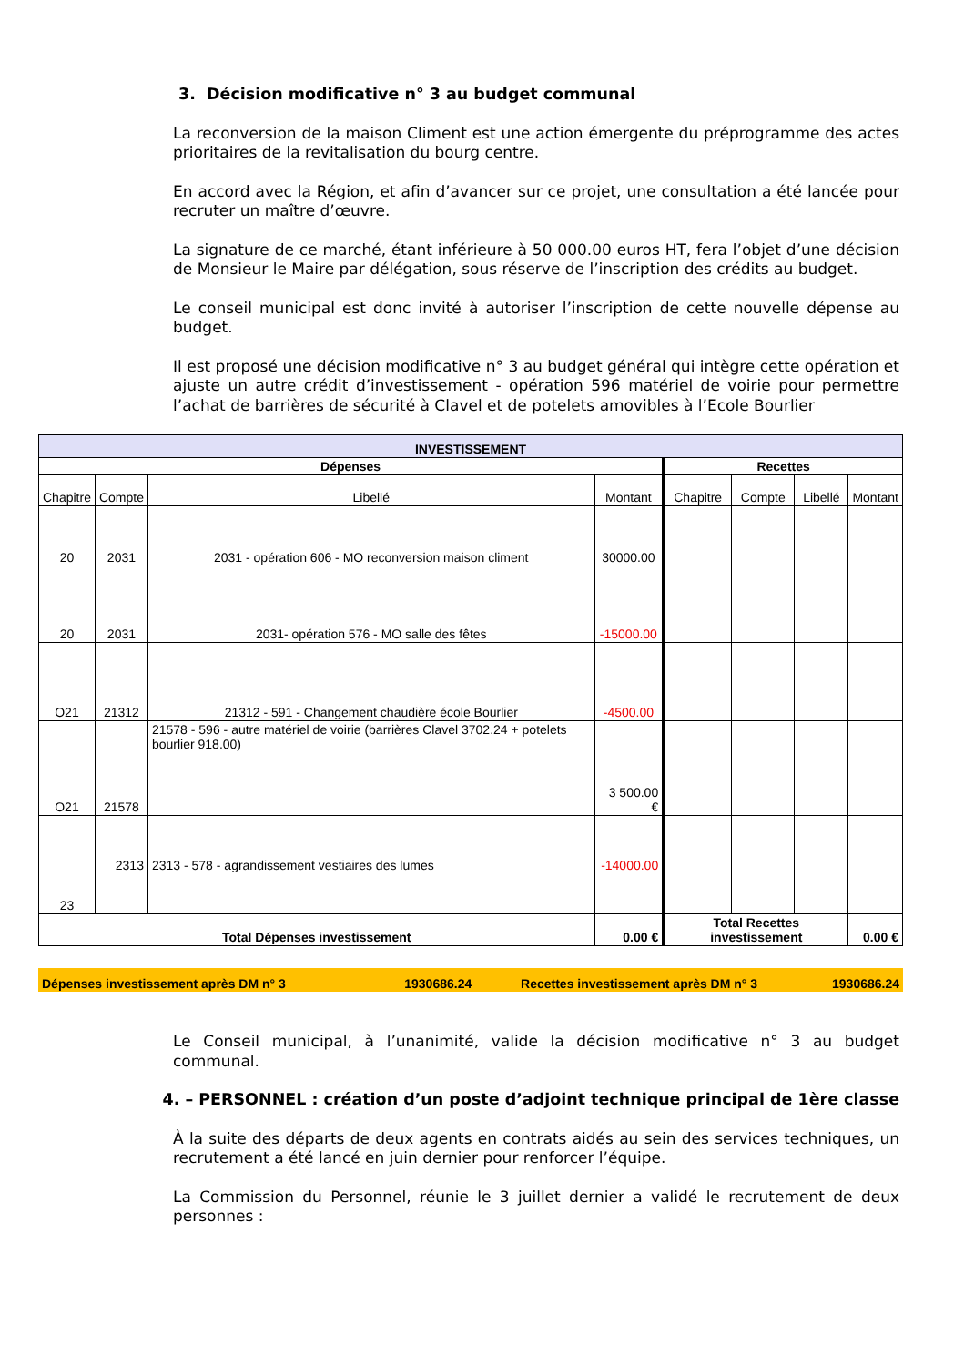3. Décision modificative n° 3 au budget communal
La reconversion de la maison Climent est une action émergente du préprogramme des actes prioritaires de la revitalisation du bourg centre.
En accord avec la Région, et afin d’avancer sur ce projet, une consultation a été lancée pour recruter un maître d’œuvre.
La signature de ce marché, étant inférieure à 50 000.00 euros HT, fera l’objet d’une décision de Monsieur le Maire par délégation, sous réserve de l’inscription des crédits au budget.
Le conseil municipal est donc invité à autoriser l’inscription de cette nouvelle dépense au budget.
Il est proposé une décision modificative n° 3 au budget général qui intègre cette opération et ajuste un autre crédit d’investissement - opération 596 matériel de voirie pour permettre l’achat de barrières de sécurité à Clavel et de potelets amovibles à l’Ecole Bourlier
| INVESTISSEMENT | | | | | | | |
| --- | --- | --- | --- | --- | --- | --- | --- |
| Dépenses | | | | Recettes | | | |
| Chapitre | Compte | Libellé | Montant | Chapitre | Compte | Libellé | Montant |
| 20 | 2031 | 2031 - opération 606 - MO reconversion maison climent | 30000.00 | | | | |
| 20 | 2031 | 2031- opération 576 - MO salle des fêtes | -15000.00 | | | | |
| O21 | 21312 | 21312 - 591 - Changement chaudière école Bourlier | -4500.00 | | | | |
| O21 | 21578 | 21578 - 596 - autre matériel de voirie (barrières Clavel 3702.24 + potelets bourlier 918.00) | 3 500.00 € | | | | |
| 23 | 2313 | 2313 - 578 - agrandissement vestiaires des lumes | -14000.00 | | | | |
| Total Dépenses investissement | | | 0.00 € | Total Recettes investissement | | | 0.00 € |
| Dépenses investissement après DM n° 3 | 1930686.24 | Recettes investissement après DM n° 3 | 1930686.24 |
Le Conseil municipal, à l’unanimité, valide la décision modificative n° 3 au budget communal.
4. – PERSONNEL : création d’un poste d’adjoint technique principal de 1ère classe
À la suite des départs de deux agents en contrats aidés au sein des services techniques, un recrutement a été lancé en juin dernier pour renforcer l’équipe.
La Commission du Personnel, réunie le 3 juillet dernier a validé le recrutement de deux personnes :